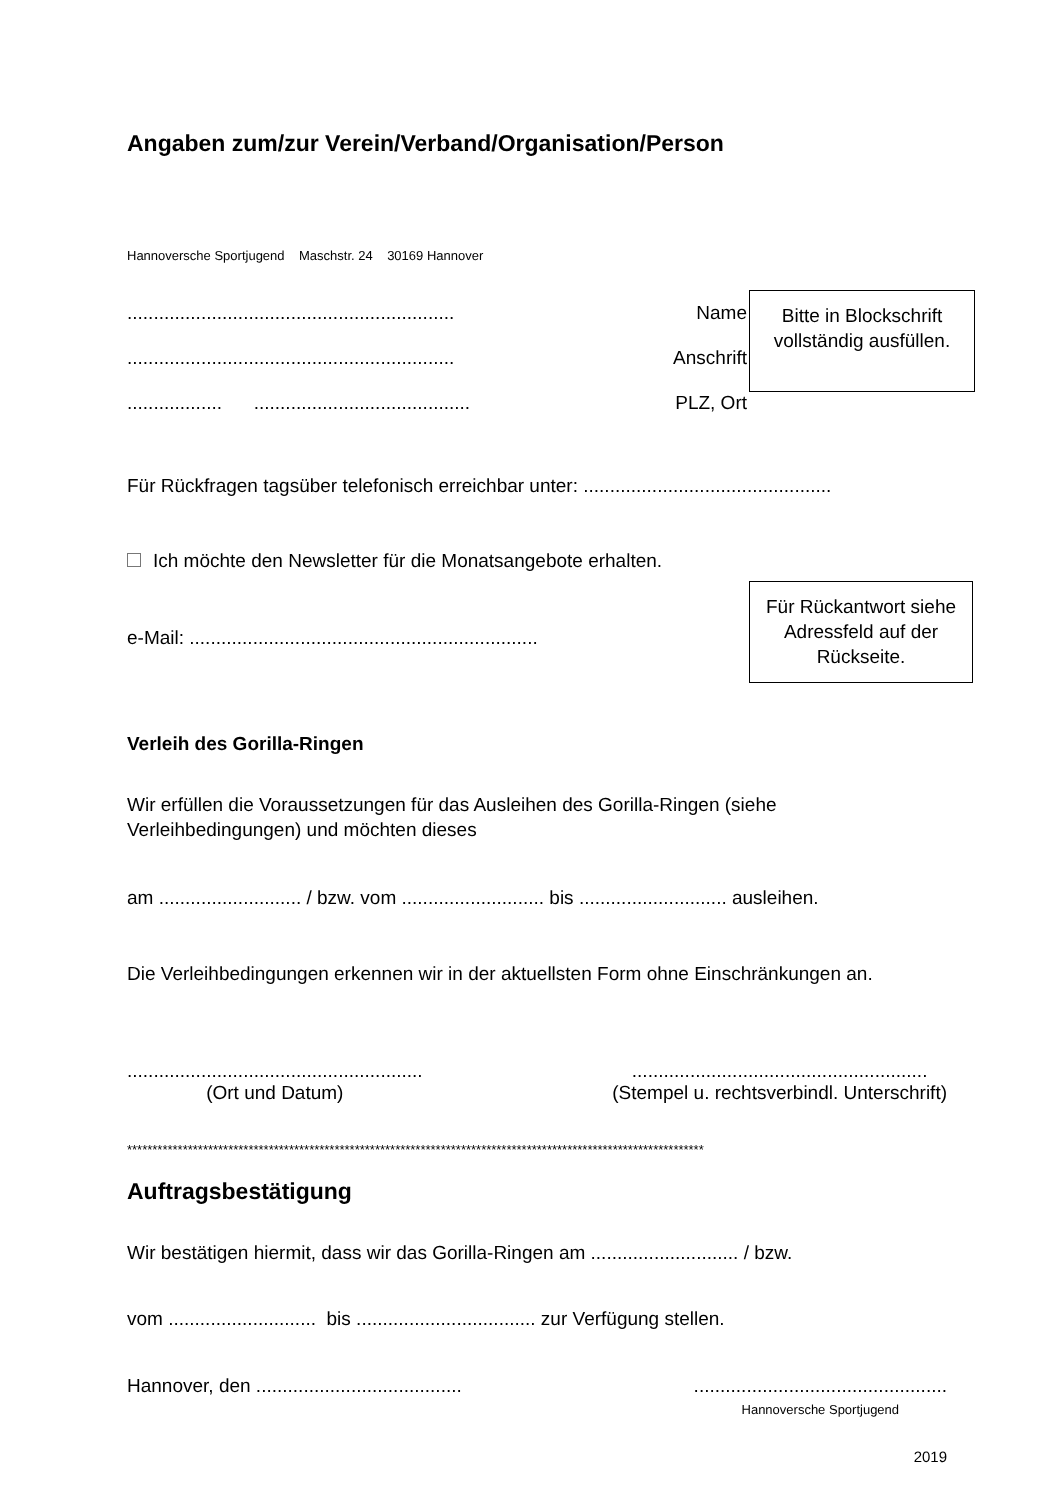Angaben zum/zur Verein/Verband/Organisation/Person
Hannoversche Sportjugend Maschstr. 24 30169 Hannover
.............................................................. Name
.............................................................. Anschrift
.................. ......................................... PLZ, Ort
Bitte in Blockschrift vollständig ausfüllen.
Für Rückfragen tagsüber telefonisch erreichbar unter: ...............................................
Ich möchte den Newsletter für die Monatsangebote erhalten.
e-Mail: ..................................................................
Für Rückantwort siehe Adressfeld auf der Rückseite.
Verleih des Gorilla-Ringen
Wir erfüllen die Voraussetzungen für das Ausleihen des Gorilla-Ringen (siehe Verleihbedingungen) und möchten dieses
am ........................... / bzw. vom ........................... bis ............................ ausleihen.
Die Verleihbedingungen erkennen wir in der aktuellsten Form ohne Einschränkungen an.
........................................................
(Ort und Datum)
........................................................
(Stempel u. rechtsverbindl. Unterschrift)
******************************************************************************************************************
Auftragsbestätigung
Wir bestätigen hiermit, dass wir das Gorilla-Ringen am ............................ / bzw.
vom ............................ bis .................................. zur Verfügung stellen.
Hannover, den ....................................... ................................................
Hannoversche Sportjugend
2019